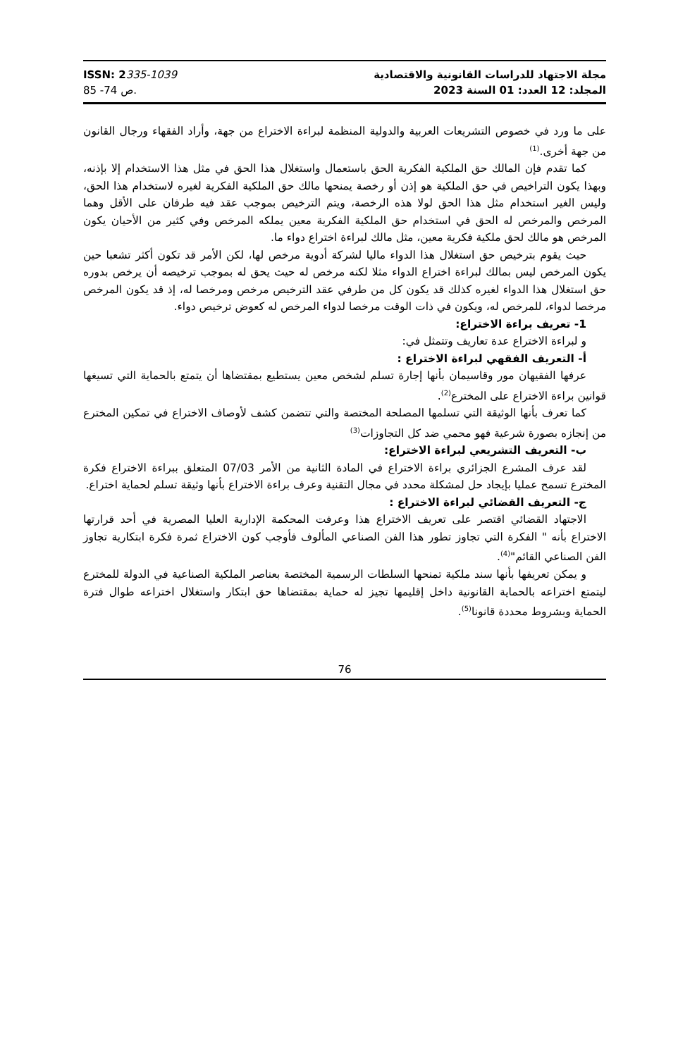ISSN: 2335-1039
ص 74- 85.
مجلة الاجتهاد للدراسات القانونية والاقتصادية
المجلد: 12 العدد: 01 السنة 2023
على ما ورد في خصوص التشريعات العربية والدولية المنظمة لبراءة الاختراع من جهة، وأراد الفقهاء ورجال القانون من جهة أخرى.<sup>(1)</sup>
كما تقدم فإن المالك حق الملكية الفكرية الحق باستعمال واستغلال هذا الحق في مثل هذا الاستخدام إلا بإذنه، وبهذا يكون التراخيص في حق الملكية هو إذن أو رخصة يمنحها مالك حق الملكية الفكرية لغيره لاستخدام هذا الحق، وليس الغير استخدام مثل هذا الحق لولا هذه الرخصة، ويتم الترخيص بموجب عقد فيه طرفان على الأقل وهما المرخص والمرخص له الحق في استخدام حق الملكية الفكرية معين يملكه المرخص وفي كثير من الأحيان يكون المرخص هو مالك لحق ملكية فكرية معين، مثل مالك لبراءة اختراع دواء ما.
حيث يقوم بترخيص حق استغلال هذا الدواء ماليا لشركة أدوية مرخص لها، لكن الأمر قد تكون أكثر تشعبا حين يكون المرخص ليس بمالك لبراءة اختراع الدواء مثلا لكنه مرخص له حيث يحق له بموجب ترخيصه أن يرخص بدوره حق استغلال هذا الدواء لغيره كذلك قد يكون كل من طرفي عقد الترخيص مرخص ومرخصا له، إذ قد يكون المرخص مرخصا لدواء، للمرخص له، ويكون في ذات الوقت مرخصا لدواء المرخص له كعوض ترخيص دواء.
1- تعريف براءة الاختراع:
و لبراءة الاختراع عدة تعاريف وتتمثل في:
أ- التعريف الفقهي لبراءة الاختراع :
عرفها الفقيهان مور وقاسيمان بأنها إجارة تسلم لشخص معين يستطيع بمقتضاها أن يتمتع بالحماية التي تسيغها قوانين براءة الاختراع على المخترع<sup>(2)</sup>.
كما تعرف بأنها الوثيقة التي تسلمها المصلحة المختصة والتي تتضمن كشف لأوصاف الاختراع في تمكين المخترع من إنجازه بصورة شرعية فهو محمي ضد كل التجاوزات<sup>(3)</sup>
ب- التعريف التشريعي لبراءة الاختراع:
لقد عرف المشرع الجزائري براءة الاختراع في المادة الثانية من الأمر 07/03 المتعلق ببراءة الاختراع فكرة المخترع تسمح عمليا بإيجاد حل لمشكلة محدد في مجال التقنية وعرف براءة الاختراع بأنها وثيقة تسلم لحماية اختراع.
ج- التعريف القضائي لبراءة الاختراع :
الاجتهاد القضائي اقتصر على تعريف الاختراع هذا وعرفت المحكمة الإدارية العليا المصرية في أحد قرارتها الاختراع بأنه " الفكرة التي تجاوز تطور هذا الفن الصناعي المألوف فأوجب كون الاختراع ثمرة فكرة ابتكارية تجاوز الفن الصناعي القائم"<sup>(4)</sup>.
و يمكن تعريفها بأنها سند ملكية تمنحها السلطات الرسمية المختصة بعناصر الملكية الصناعية في الدولة للمخترع ليتمتع اختراعه بالحماية القانونية داخل إقليمها تجيز له حماية بمقتضاها حق ابتكار واستغلال اختراعه طوال فترة الحماية وبشروط محددة قانونا<sup>(5)</sup>.
76